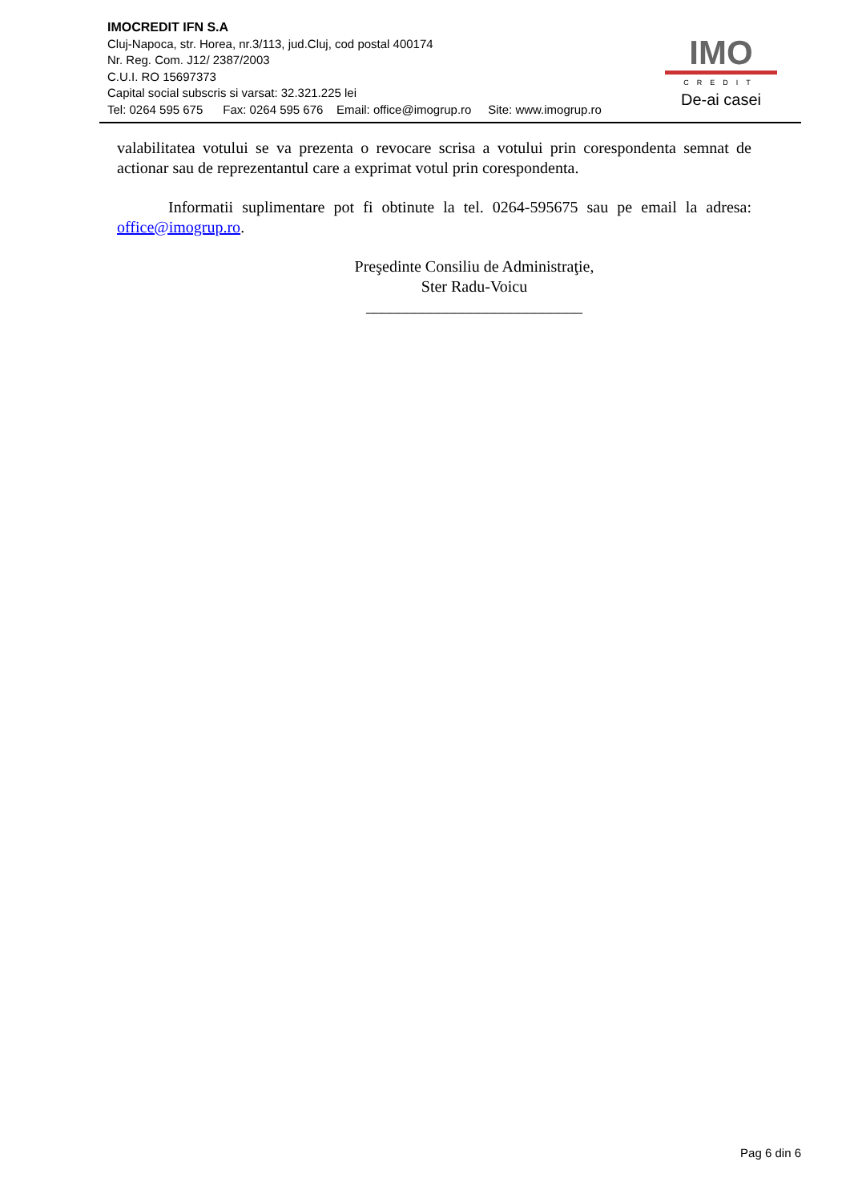IMOCREDIT IFN S.A
Cluj-Napoca, str. Horea, nr.3/113, jud.Cluj, cod postal 400174
Nr. Reg. Com. J12/ 2387/2003
C.U.I. RO 15697373
Capital social subscris si varsat: 32.321.225 lei
Tel: 0264 595 675 Fax: 0264 595 676 Email: office@imogrup.ro Site: www.imogrup.ro
IMO
CREDIT
De-ai casei
valabilitatea votului se va prezenta o revocare scrisa a votului prin corespondenta semnat de actionar sau de reprezentantul care a exprimat votul prin corespondenta.
Informatii suplimentare pot fi obtinute la tel. 0264-595675 sau pe email la adresa: office@imogrup.ro.
Preşedinte Consiliu de Administraţie,
Ster Radu-Voicu
___________________________
Pag 6 din 6